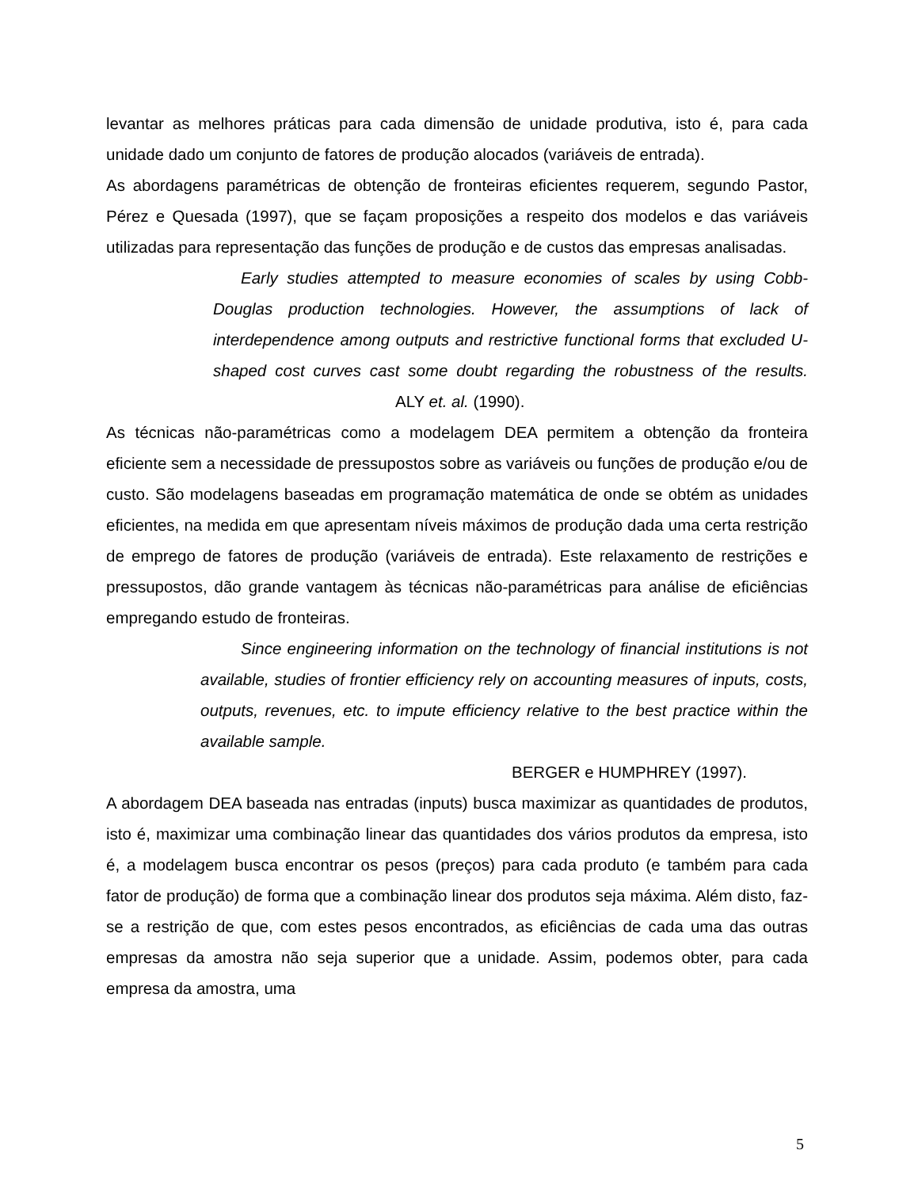levantar as melhores práticas para cada dimensão de unidade produtiva, isto é, para cada unidade dado um conjunto de fatores de produção alocados (variáveis de entrada).
As abordagens paramétricas de obtenção de fronteiras eficientes requerem, segundo Pastor, Pérez e Quesada (1997), que se façam proposições a respeito dos modelos e das variáveis utilizadas para representação das funções de produção e de custos das empresas analisadas.
Early studies attempted to measure economies of scales by using Cobb-Douglas production technologies. However, the assumptions of lack of interdependence among outputs and restrictive functional forms that excluded U-shaped cost curves cast some doubt regarding the robustness of the results. ALY et. al. (1990).
As técnicas não-paramétricas como a modelagem DEA permitem a obtenção da fronteira eficiente sem a necessidade de pressupostos sobre as variáveis ou funções de produção e/ou de custo. São modelagens baseadas em programação matemática de onde se obtém as unidades eficientes, na medida em que apresentam níveis máximos de produção dada uma certa restrição de emprego de fatores de produção (variáveis de entrada). Este relaxamento de restrições e pressupostos, dão grande vantagem às técnicas não-paramétricas para análise de eficiências empregando estudo de fronteiras.
Since engineering information on the technology of financial institutions is not available, studies of frontier efficiency rely on accounting measures of inputs, costs, outputs, revenues, etc. to impute efficiency relative to the best practice within the available sample.
BERGER e HUMPHREY (1997).
A abordagem DEA baseada nas entradas (inputs) busca maximizar as quantidades de produtos, isto é, maximizar uma combinação linear das quantidades dos vários produtos da empresa, isto é, a modelagem busca encontrar os pesos (preços) para cada produto (e também para cada fator de produção) de forma que a combinação linear dos produtos seja máxima. Além disto, faz-se a restrição de que, com estes pesos encontrados, as eficiências de cada uma das outras empresas da amostra não seja superior que a unidade. Assim, podemos obter, para cada empresa da amostra, uma
5